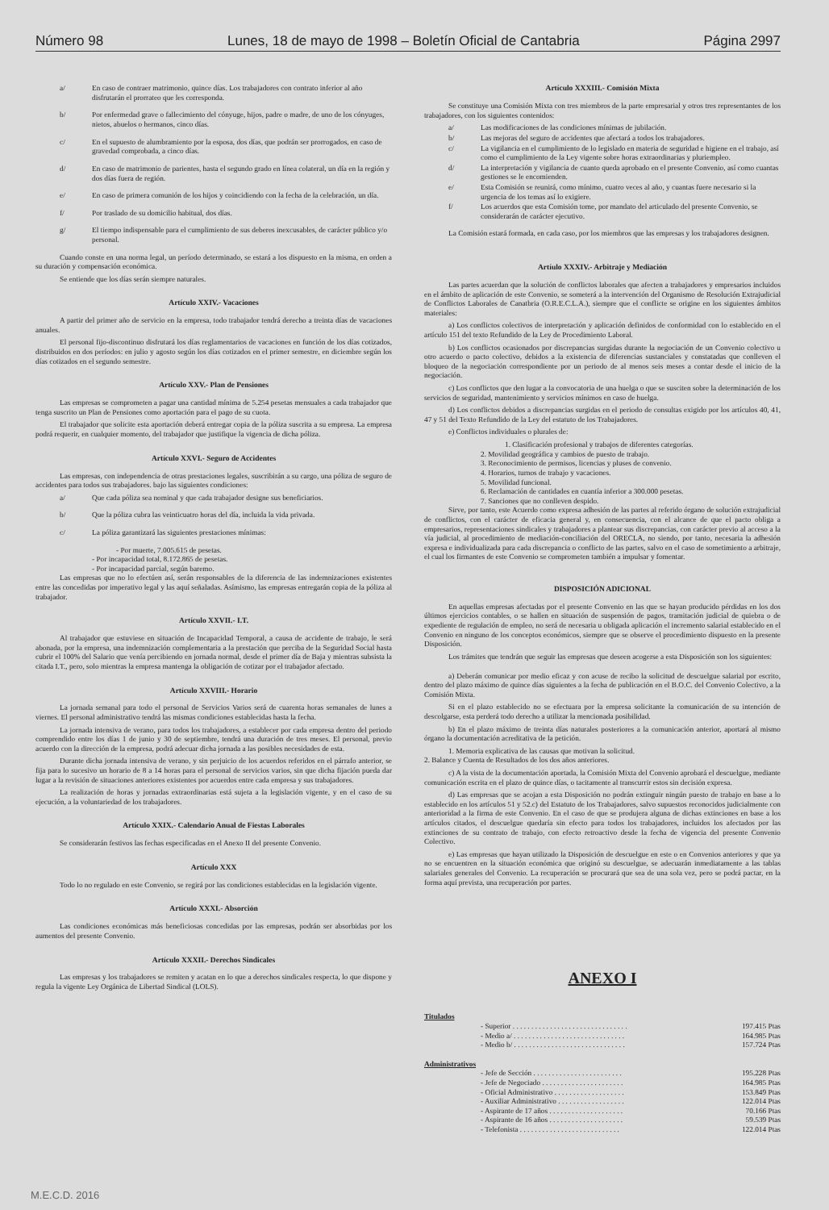Número 98 Lunes, 18 de mayo de 1998 – Boletín Oficial de Cantabria Página 2997
a/ En caso de contraer matrimonio, quince días. Los trabajadores con contrato inferior al año disfrutarán el prorrateo que les corresponda.
b/ Por enfermedad grave o fallecimiento del cónyuge, hijos, padre o madre, de uno de los cónyuges, nietos, abuelos o hermanos, cinco días.
c/ En el supuesto de alumbramiento por la esposa, dos días, que podrán ser prorrogados, en caso de gravedad comprobada, a cinco días.
d/ En caso de matrimonio de parientes, hasta el segundo grado en línea colateral, un día en la región y dos días fuera de región.
e/ En caso de primera comunión de los hijos y coincidiendo con la fecha de la celebración, un día.
f/ Por traslado de su domicilio habitual, dos días.
g/ El tiempo indispensable para el cumplimiento de sus deberes inexcusables, de carácter público y/o personal.
Cuando conste en una norma legal, un período determinado, se estará a los dispuesto en la misma, en orden a su duración y compensación económica.
Se entiende que los días serán siempre naturales.
Artículo XXIV.- Vacaciones
A partir del primer año de servicio en la empresa, todo trabajador tendrá derecho a treinta días de vacaciones anuales.
El personal fijo-discontinuo disfrutará los días reglamentarios de vacaciones en función de los días cotizados, distribuidos en dos períodos: en julio y agosto según los días cotizados en el primer semestre, en diciembre según los días cotizados en el segundo semestre.
Artículo XXV.- Plan de Pensiones
Las empresas se comprometen a pagar una cantidad mínima de 5.254 pesetas mensuales a cada trabajador que tenga suscrito un Plan de Pensiones como aportación para el pago de su cuota.
El trabajador que solicite esta aportación deberá entregar copia de la póliza suscrita a su empresa. La empresa podrá requerir, en cualquier momento, del trabajador que justifique la vigencia de dicha póliza.
Artículo XXVI.- Seguro de Accidentes
Las empresas, con independencia de otras prestaciones legales, suscribirán a su cargo, una póliza de seguro de accidentes para todos sus trabajadores. bajo las siguientes condiciones:
a/ Que cada póliza sea nominal y que cada trabajador designe sus beneficiarios.
b/ Que la póliza cubra las veinticuatro horas del día, incluida la vida privada.
c/ La póliza garantizará las siguientes prestaciones mínimas:
- Por muerte, 7.005.615 de pesetas.
- Por incapacidad total, 8.172.865 de pesetas.
- Por incapacidad parcial, según baremo.
Las empresas que no lo efectúen así, serán responsables de la diferencia de las indemnizaciones existentes entre las concedidas por imperativo legal y las aquí señaladas. Asímismo, las empresas entregarán copia de la póliza al trabajador.
Artículo XXVII.- I.T.
Al trabajador que estuviese en situación de Incapacidad Temporal, a causa de accidente de trabajo, le será abonada, por la empresa, una indemnización complementaria a la prestación que perciba de la Seguridad Social hasta cubrir el 100% del Salario que venía percibiendo en jornada normal, desde el primer día de Baja y mientras subsista la citada I.T., pero, solo mientras la empresa mantenga la obligación de cotizar por el trabajador afectado.
Artículo XXVIII.- Horario
La jornada semanal para todo el personal de Servicios Varios será de cuarenta horas semanales de lunes a viernes. El personal administrativo tendrá las mismas condiciones establecidas hasta la fecha.
La jornada intensiva de verano, para todos los trabajadores, a establecer por cada empresa dentro del periodo comprendido entre los días 1 de junio y 30 de septiembre, tendrá una duración de tres meses. El personal, previo acuerdo con la dirección de la empresa, podrá adecuar dicha jornada a las posibles necesidades de esta.
Durante dicha jornada intensiva de verano, y sin perjuicio de los acuerdos referidos en el párrafo anterior, se fija para lo sucesivo un horario de 8 a 14 horas para el personal de servicios varios, sin que dicha fijación pueda dar lugar a la revisión de situaciones anteriores existentes por acuerdos entre cada empresa y sus trabajadores.
La realización de horas y jornadas extraordinarias está sujeta a la legislación vigente, y en el caso de su ejecución, a la voluntariedad de los trabajadores.
Artículo XXIX.- Calendario Anual de Fiestas Laborales
Se considerarán festivos las fechas especificadas en el Anexo II del presente Convenio.
Artículo XXX
Todo lo no regulado en este Convenio, se regirá por las condiciones establecidas en la legislación vigente.
Artículo XXXI.- Absorción
Las condiciones económicas más beneficiosas concedidas por las empresas, podrán ser absorbidas por los aumentos del presente Convenio.
Artículo XXXII.- Derechos Sindicales
Las empresas y los trabajadores se remiten y acatan en lo que a derechos sindicales respecta, lo que dispone y regula la vigente Ley Orgánica de Libertad Sindical (LOLS).
Artículo XXXIII.- Comisión Mixta
Se constituye una Comisión Mixta con tres miembros de la parte empresarial y otros tres representantes de los trabajadores, con los siguientes contenidos:
a/ Las modificaciones de las condiciones mínimas de jubilación.
b/ Las mejoras del seguro de accidentes que afectará a todos los trabajadores.
c/ La vigilancia en el cumplimiento de lo legislado en materia de seguridad e higiene en el trabajo, así como el cumplimiento de la Ley vigente sobre horas extraordinarias y pluriempleo.
d/ La interpretación y vigilancia de cuanto queda aprobado en el presente Convenio, así como cuantas gestiones se le encomienden.
e/ Esta Comisión se reunirá, como mínimo, cuatro veces al año, y cuantas fuere necesario si la urgencia de los temas así lo exigiere.
f/ Los acuerdos que esta Comisión tome, por mandato del articulado del presente Convenio, se considerarán de carácter ejecutivo.
La Comisión estará formada, en cada caso, por los miembros que las empresas y los trabajadores designen.
Artíulo XXXIV.- Arbitraje y Mediación
Las partes acuerdan que la solución de conflictos laborales que afecten a trabajadores y empresarios incluidos en el ámbito de aplicación de este Convenio, se someterá a la intervención del Organismo de Resolución Extrajudicial de Conflictos Laborales de Canatbria (O.R.E.C.L.A.), siempre que el conflicte se origine en los siguientes ámbitos materiales:
a) Los conflictos colectivos de interpretación y aplicación definidos de conformidad con lo establecido en el artículo 151 del texto Refundido de la Ley de Procedimiento Laboral.
b) Los conflictos ocasionados por discrepancias surgidas durante la negociación de un Convenio colectivo u otro acuerdo o pacto colectivo, debidos a la existencia de diferencias sustanciales y constatadas que conlleven el bloqueo de la negociación correspondiente por un periodo de al menos seis meses a contar desde el inicio de la negociación.
c) Los conflictos que den lugar a la convocatoria de una huelga o que se susciten sobre la determinación de los servicios de seguridad, mantenimiento y servicios mínimos en caso de huelga.
d) Los conflictos debidos a discrepancias surgidas en el periodo de consultas exigido por los artículos 40, 41, 47 y 51 del Texto Refundido de la Ley del estatuto de los Trabajadores.
e) Conflictos individuales o plurales de:
1. Clasificación profesional y trabajos de diferentes categorías.
2. Movilidad geográfica y cambios de puesto de trabajo.
3. Reconocimiento de permisos, licencias y pluses de convenio.
4. Horarios, turnos de trabajo y vacaciones.
5. Movilidad funcional.
6. Reclamación de cantidades en cuantía inferior a 300.000 pesetas.
7. Sanciones que no conlleven despido.
Sirve, por tanto, este Acuerdo como expresa adhesión de las partes al referido órgano de solución extrajudicial de conflictos, con el carácter de eficacia general y, en consecuencia, con el alcance de que el pacto obliga a empresarios, representaciones sindicales y trabajadores a plantear sus discrepancias, con carácter previo al acceso a la vía judicial, al procedimiento de mediación-conciliación del ORECLA, no siendo, por tanto, necesaria la adhesión expresa e individualizada para cada discrepancia o conflicto de las partes, salvo en el caso de sometimiento a arbitraje, el cual los firmantes de este Convenio se comprometen también a impulsar y fomentar.
DISPOSICIÓN ADICIONAL
En aquellas empresas afectadas por el presente Convenio en las que se hayan producido pérdidas en los dos últimos ejercicios contables, o se hallen en situación de suspensión de pagos, tramitación judicial de quiebra o de expediente de regulación de empleo, no será de necesaria u obligada aplicación el incremento salarial establecido en el Convenio en ninguno de los conceptos económicos, siempre que se observe el procedimiento dispuesto en la presente Disposición.
Los trámites que tendrán que seguir las empresas que deseen acogerse a esta Disposición son los siguientes:
a) Deberán comunicar por medio eficaz y con acuse de recibo la solicitud de descuelgue salarial por escrito, dentro del plazo máximo de quince días siguientes a la fecha de publicación en el B.O.C. del Convenio Colectivo, a la Comisión Mixta.
Si en el plazo establecido no se efectuara por la empresa solicitante la comunicación de su intención de descolgarse, esta perderá todo derecho a utilizar la mencionada posibilidad.
b) En el plazo máximo de treinta días naturales posteriores a la comunicación anterior, aportará al mismo órgano la documentación acreditativa de la petición.
1. Memoria explicativa de las causas que motivan la solicitud.
2. Balance y Cuenta de Resultados de los dos años anteriores.
c) A la vista de la documentación aportada, la Comisión Mixta del Convenio aprobará el descuelgue, mediante comunicación escrita en el plazo de quince días, o tacitamente al transcurrir estos sin decisión expresa.
d) Las empresas que se acojan a esta Disposición no podrán extinguir ningún puesto de trabajo en base a lo establecido en los artículos 51 y 52.c) del Estatuto de los Trabajadores, salvo supuestos reconocidos judicialmente con anterioridad a la firma de este Convenio. En el caso de que se produjera alguna de dichas extinciones en base a los artículos citados, el descuelgue quedaría sin efecto para todos los trabajadores, incluidos los afectados por las extinciones de su contrato de trabajo, con efecto retroactivo desde la fecha de vigencia del presente Convenio Colectivo.
e) Las empresas que hayan utilizado la Disposición de descuelgue en este o en Convenios anteriores y que ya no se encuentren en la situación económica que originó su descuelgue, se adecuarán inmediatamente a las tablas salariales generales del Convenio. La recuperación se procurará que sea de una sola vez, pero se podrá pactar, en la forma aquí prevista, una recuperación por partes.
ANEXO I
Titulados
| - Superior . . . . . . . . . . . . . . . . . . . . . . . . . . . . . . . | 197.415 Ptas |
| - Medio a/ . . . . . . . . . . . . . . . . . . . . . . . . . . . . . . | 164.985 Ptas |
| - Medio b/ . . . . . . . . . . . . . . . . . . . . . . . . . . . . . . | 157.724 Ptas |
Administrativos
| - Jefe de Sección . . . . . . . . . . . . . . . . . . . . . . . . | 195.228 Ptas |
| - Jefe de Negociado . . . . . . . . . . . . . . . . . . . . . . | 164.985 Ptas |
| - Oficial Administrativo . . . . . . . . . . . . . . . . . . . | 153.849 Ptas |
| - Auxiliar Administrativo . . . . . . . . . . . . . . . . . . | 122.014 Ptas |
| - Aspirante de 17 años . . . . . . . . . . . . . . . . . . . . | 70.166 Ptas |
| - Aspirante de 16 años . . . . . . . . . . . . . . . . . . . . | 59.539 Ptas |
| - Telefonista . . . . . . . . . . . . . . . . . . . . . . . . . . . | 122.014 Ptas |
M.E.C.D. 2016